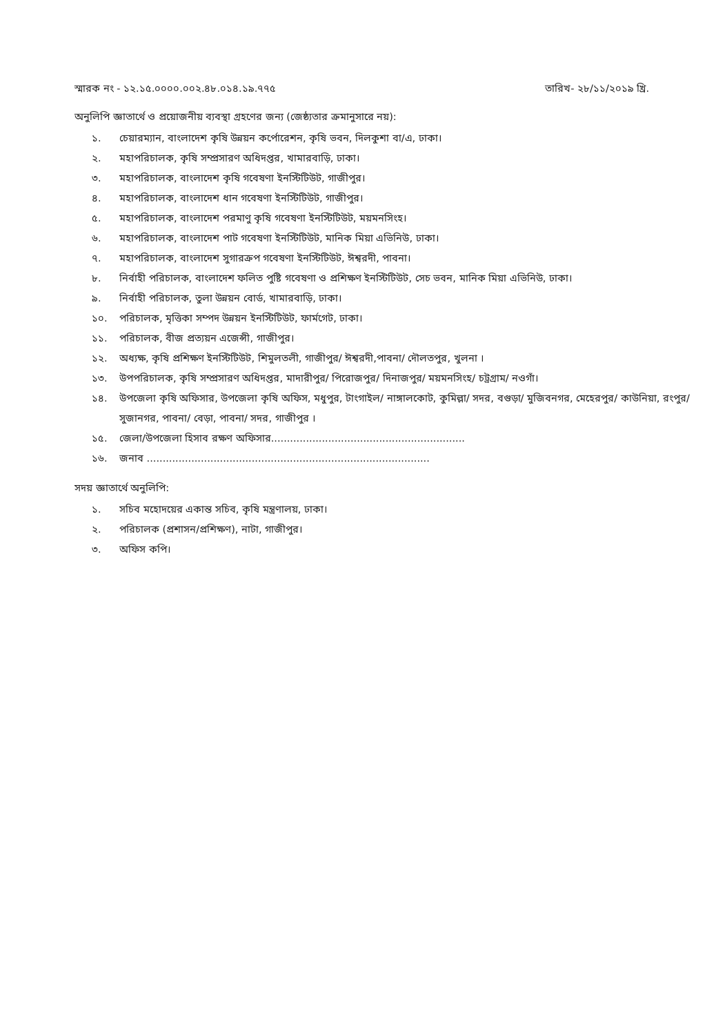স্মারক নং - ১২.১৫.০০০০.০০২.৪৮.০১৪.১৯.৭৭৫ তারিখ- ২৮/১১/২০১৯ খ্রি.
অনুলিপি জ্ঞাতার্থে ও প্রয়োজনীয় ব্যবস্থা গ্রহণের জন্য (জেষ্ঠ্যতার ক্রমানুসারে নয়):
১. চেয়ারম্যান, বাংলাদেশ কৃষি উন্নয়ন কর্পোরেশন, কৃষি ভবন, দিলকুশা বা/এ, ঢাকা।
২. মহাপরিচালক, কৃষি সম্প্রসারণ অধিদপ্তর, খামারবাড়ি, ঢাকা।
৩. মহাপরিচালক, বাংলাদেশ কৃষি গবেষণা ইনস্টিটিউট, গাজীপুর।
৪. মহাপরিচালক, বাংলাদেশ ধান গবেষণা ইনস্টিটিউট, গাজীপুর।
৫. মহাপরিচালক, বাংলাদেশ পরমাণু কৃষি গবেষণা ইনস্টিটিউট, ময়মনসিংহ।
৬. মহাপরিচালক, বাংলাদেশ পাট গবেষণা ইনস্টিটিউট, মানিক মিয়া এভিনিউ, ঢাকা।
৭. মহাপরিচালক, বাংলাদেশ সুগারক্রপ গবেষণা ইনস্টিটিউট, ঈশ্বরদী, পাবনা।
৮. নির্বাহী পরিচালক, বাংলাদেশ ফলিত পুষ্টি গবেষণা ও প্রশিক্ষণ ইনস্টিটিউট, সেচ ভবন, মানিক মিয়া এভিনিউ, ঢাকা।
৯. নির্বাহী পরিচালক, তুলা উন্নয়ন বোর্ড, খামারবাড়ি, ঢাকা।
১০. পরিচালক, মৃত্তিকা সম্পদ উন্নয়ন ইনস্টিটিউট, ফার্মগেট, ঢাকা।
১১. পরিচালক, বীজ প্রত্যয়ন এজেন্সী, গাজীপুর।
১২. অধ্যক্ষ, কৃষি প্রশিক্ষণ ইনস্টিটিউট, শিমুলতলী, গাজীপুর/ ঈশ্বরদী,পাবনা/ দৌলতপুর, খুলনা ।
১৩. উপপরিচালক, কৃষি সম্প্রসারণ অধিদপ্তর, মাদারীপুর/ পিরোজপুর/ দিনাজপুর/ ময়মনসিংহ/ চট্রগ্রাম/ নওগাঁ।
১৪. উপজেলা কৃষি অফিসার, উপজেলা কৃষি অফিস, মধুপুর, টাংগাইল/ নাঙ্গালকোট, কুমিল্লা/ সদর, বগুড়া/ মুজিবনগর, মেহেরপুর/ কাউনিয়া, রংপুর/ সুজানগর, পাবনা/ বেড়া, পাবনা/ সদর, গাজীপুর ।
১৫. জেলা/উপজেলা হিসাব রক্ষণ অফিসার.............................................................
১৬. জনাব .........................................................................................
সদয় জ্ঞাতার্থে অনুলিপি:
১. সচিব মহোদয়ের একান্ত সচিব, কৃষি মন্ত্রণালয়, ঢাকা।
২. পরিচালক (প্রশাসন/প্রশিক্ষণ), নাটা, গাজীপুর।
৩. অফিস কপি।